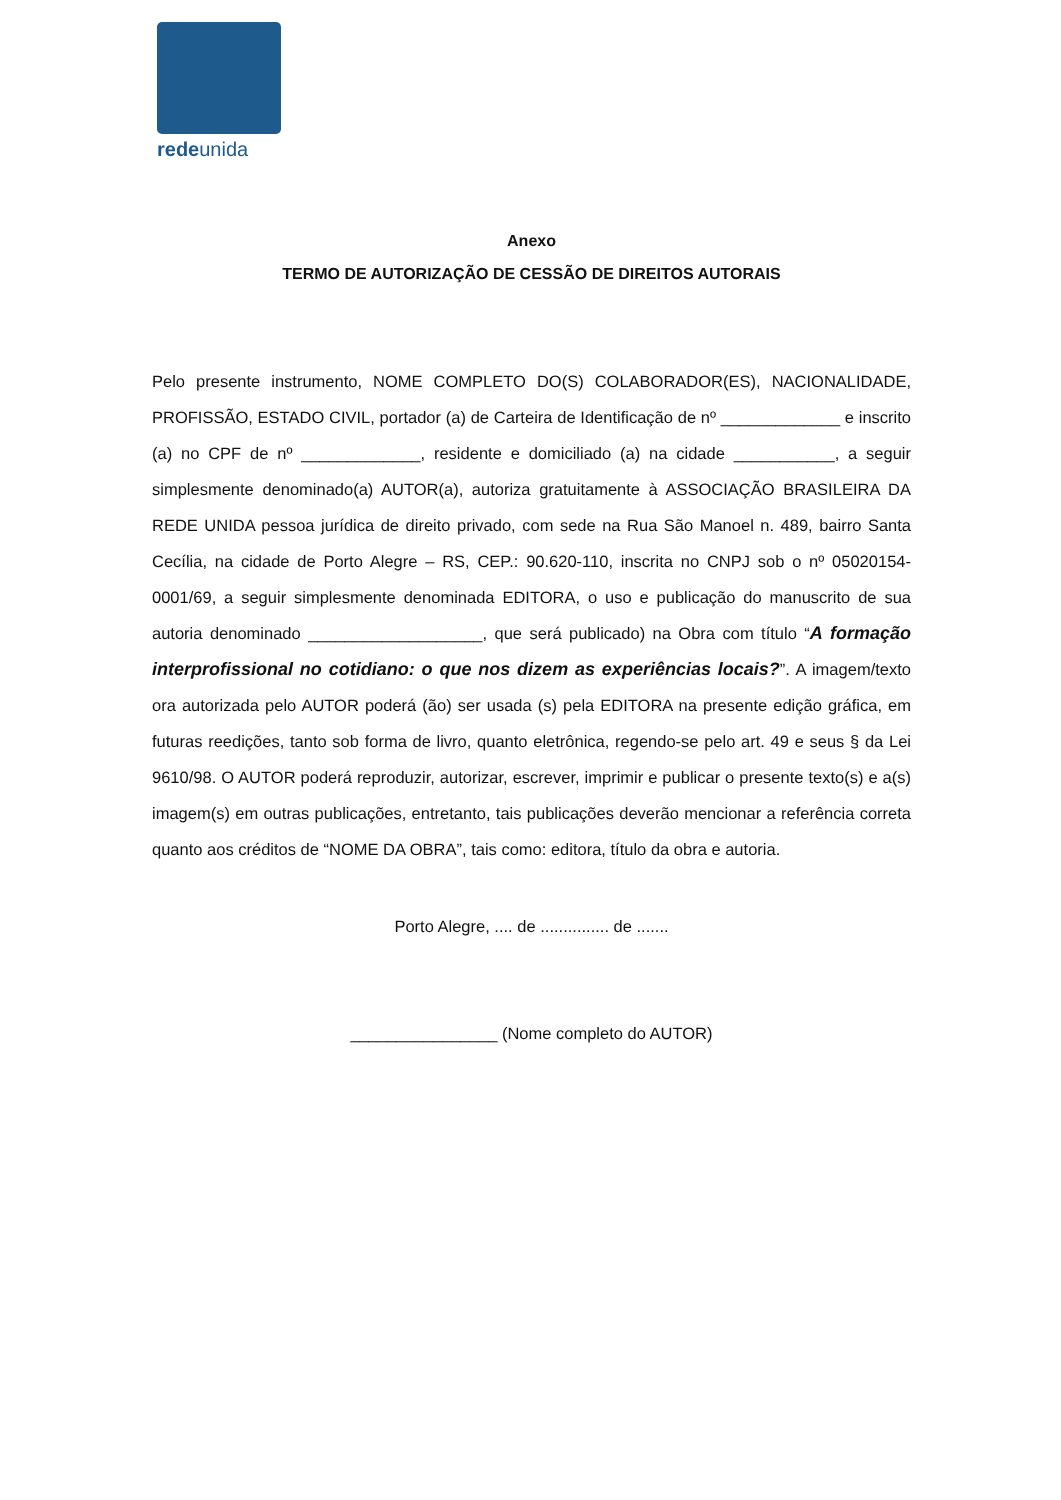redeunida
Anexo
TERMO DE AUTORIZAÇÃO DE CESSÃO DE DIREITOS AUTORAIS
Pelo presente instrumento, NOME COMPLETO DO(S) COLABORADOR(ES), NACIONALIDADE, PROFISSÃO, ESTADO CIVIL, portador (a) de Carteira de Identificação de nº _____________ e inscrito (a) no CPF de nº _____________, residente e domiciliado (a) na cidade ___________, a seguir simplesmente denominado(a) AUTOR(a), autoriza gratuitamente à ASSOCIAÇÃO BRASILEIRA DA REDE UNIDA pessoa jurídica de direito privado, com sede na Rua São Manoel n. 489, bairro Santa Cecília, na cidade de Porto Alegre – RS, CEP.: 90.620-110, inscrita no CNPJ sob o nº 05020154-0001/69, a seguir simplesmente denominada EDITORA, o uso e publicação do manuscrito de sua autoria denominado ___________________, que será publicado) na Obra com título “A formação interprofissional no cotidiano: o que nos dizem as experiências locais?”. A imagem/texto ora autorizada pelo AUTOR poderá (ão) ser usada (s) pela EDITORA na presente edição gráfica, em futuras reedições, tanto sob forma de livro, quanto eletrônica, regendo-se pelo art. 49 e seus § da Lei 9610/98. O AUTOR poderá reproduzir, autorizar, escrever, imprimir e publicar o presente texto(s) e a(s) imagem(s) em outras publicações, entretanto, tais publicações deverão mencionar a referência correta quanto aos créditos de “NOME DA OBRA”, tais como: editora, título da obra e autoria.
Porto Alegre, .... de ............... de .......
________________ (Nome completo do AUTOR)